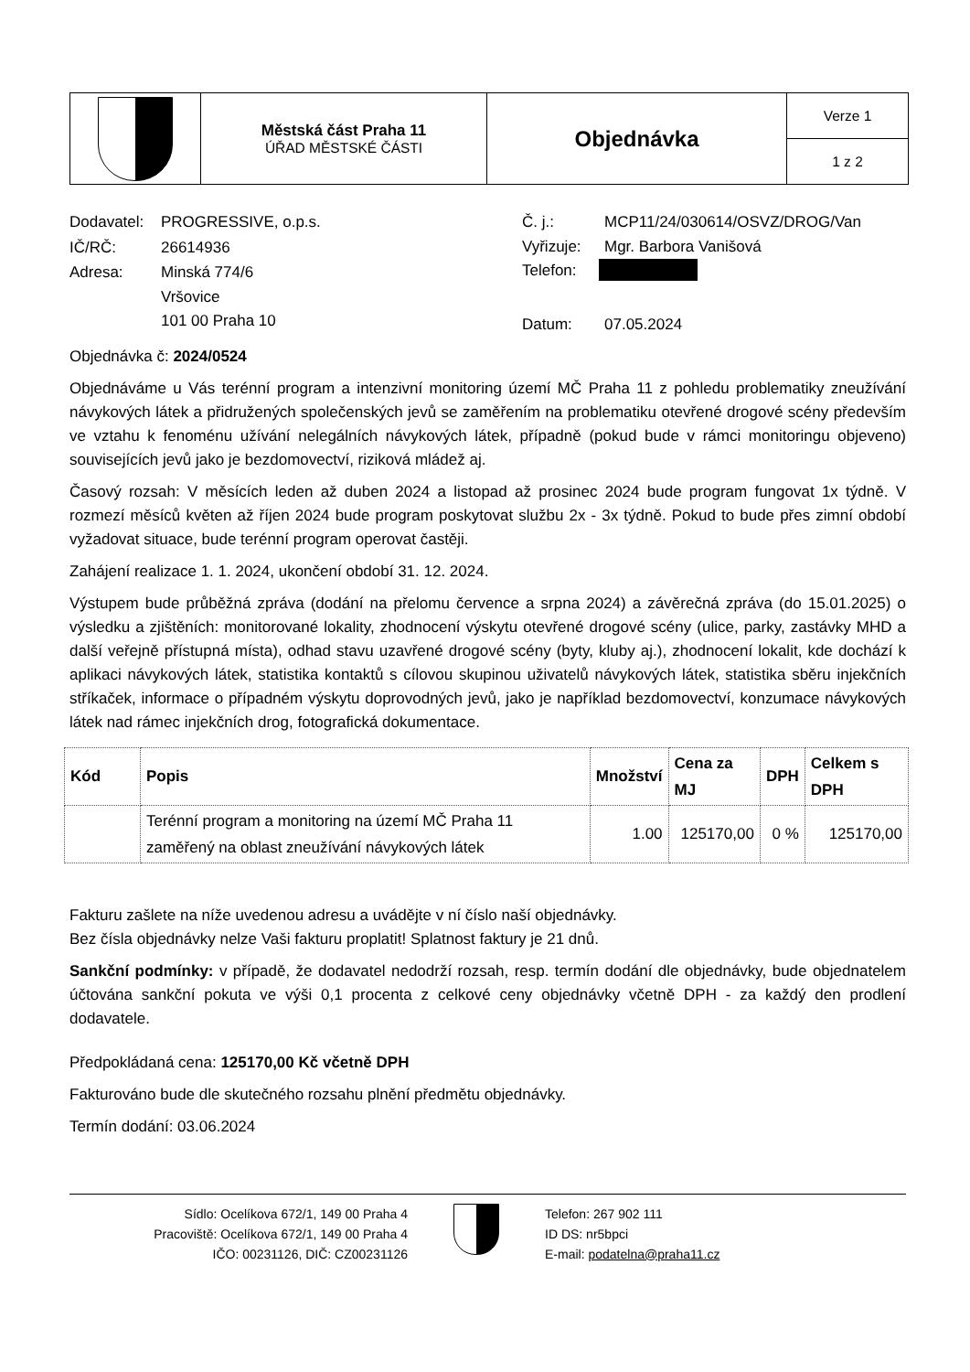| | Městská část Praha 11 ÚŘAD MĚSTSKÉ ČÁSTI | Objednávka | Verze 1 |
| | | | 1 z 2 |
| Dodavatel: | PROGRESSIVE, o.p.s. |
| IČ/RČ: | 26614936 |
| Adresa: | Minská 774/6 Vršovice 101 00 Praha 10 |
| Č. j.: | MCP11/24/030614/OSVZ/DROG/Van |
| Vyřizuje: | Mgr. Barbora Vanišová |
| Telefon: | |
| Datum: | 07.05.2024 |
Objednávka č: 2024/0524
Objednáváme u Vás terénní program a intenzivní monitoring území MČ Praha 11 z pohledu problematiky zneužívání návykových látek a přidružených společenských jevů se zaměřením na problematiku otevřené drogové scény především ve vztahu k fenoménu užívání nelegálních návykových látek, případně (pokud bude v rámci monitoringu objeveno) souvisejících jevů jako je bezdomovectví, riziková mládež aj.
Časový rozsah: V měsících leden až duben 2024 a listopad až prosinec 2024 bude program fungovat 1x týdně. V rozmezí měsíců květen až říjen 2024 bude program poskytovat službu 2x - 3x týdně. Pokud to bude přes zimní období vyžadovat situace, bude terénní program operovat častěji.
Zahájení realizace 1. 1. 2024, ukončení období 31. 12. 2024.
Výstupem bude průběžná zpráva (dodání na přelomu července a srpna 2024) a závěrečná zpráva (do 15.01.2025) o výsledku a zjištěních: monitorované lokality, zhodnocení výskytu otevřené drogové scény (ulice, parky, zastávky MHD a další veřejně přístupná místa), odhad stavu uzavřené drogové scény (byty, kluby aj.), zhodnocení lokalit, kde dochází k aplikaci návykových látek, statistika kontaktů s cílovou skupinou uživatelů návykových látek, statistika sběru injekčních stříkaček, informace o případném výskytu doprovodných jevů, jako je například bezdomovectví, konzumace návykových látek nad rámec injekčních drog, fotografická dokumentace.
| Kód | Popis | Množství | Cena za MJ | DPH | Celkem s DPH |
| --- | --- | --- | --- | --- | --- |
| | Terénní program a monitoring na území MČ Praha 11 zaměřený na oblast zneužívání návykových látek | 1.00 | 125170,00 | 0 % | 125170,00 |
Fakturu zašlete na níže uvedenou adresu a uvádějte v ní číslo naší objednávky.
Bez čísla objednávky nelze Vaši fakturu proplatit! Splatnost faktury je 21 dnů.
Sankční podmínky: v případě, že dodavatel nedodrží rozsah, resp. termín dodání dle objednávky, bude objednatelem účtována sankční pokuta ve výši 0,1 procenta z celkové ceny objednávky včetně DPH - za každý den prodlení dodavatele.
Předpokládaná cena: 125170,00 Kč včetně DPH
Fakturováno bude dle skutečného rozsahu plnění předmětu objednávky.
Termín dodání: 03.06.2024
Sídlo: Ocelíkova 672/1, 149 00 Praha 4
Pracoviště: Ocelíkova 672/1, 149 00 Praha 4
IČO: 00231126, DIČ: CZ00231126
Telefon: 267 902 111
ID DS: nr5bpci
E-mail: podatelna@praha11.cz